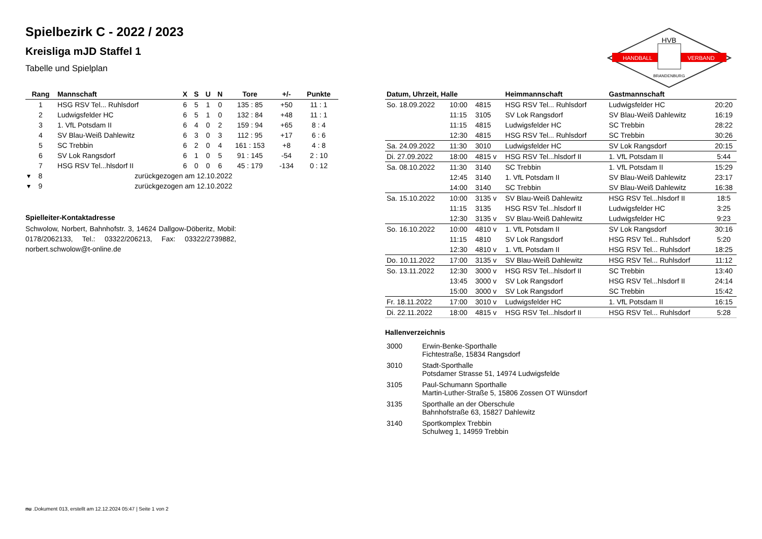HVB
HANDBALL
VERBAND
BRANDENBURG
Spielbezirk C - 2022 / 2023
Kreisliga mJD Staffel 1
Tabelle und Spielplan
| Rang | Mannschaft | X | S | U | N | Tore | +/- | Punkte |
| --- | --- | --- | --- | --- | --- | --- | --- | --- |
| 1 | HSG RSV Tel... Ruhlsdorf | 6 | 5 | 1 | 0 | 135 : 85 | +50 | 11 : 1 |
| 2 | Ludwigsfelder HC | 6 | 5 | 1 | 0 | 132 : 84 | +48 | 11 : 1 |
| 3 | 1. VfL Potsdam II | 6 | 4 | 0 | 2 | 159 : 94 | +65 | 8 : 4 |
| 4 | SV Blau-Weiß Dahlewitz | 6 | 3 | 0 | 3 | 112 : 95 | +17 | 6 : 6 |
| 5 | SC Trebbin | 6 | 2 | 0 | 4 | 161 : 153 | +8 | 4 : 8 |
| 6 | SV Lok Rangsdorf | 6 | 1 | 0 | 5 | 91 : 145 | -54 | 2 : 10 |
| 7 | HSG RSV Tel...hlsdorf II | 6 | 0 | 0 | 6 | 45 : 179 | -134 | 0 : 12 |
| ▾ 8 | zurückgezogen am 12.10.2022 | | | | | | | |
| ▾ 9 | zurückgezogen am 12.10.2022 | | | | | | | |
Spielleiter-Kontaktadresse
Schwolow, Norbert, Bahnhofstr. 3, 14624 Dallgow-Döberitz, Mobil: 0178/2062133, Tel.: 03322/206213, Fax: 03322/2739882, norbert.schwolow@t-online.de
| Datum, Uhrzeit, Halle | | | Heimmannschaft | Gastmannschaft | |
| --- | --- | --- | --- | --- | --- |
| So. 18.09.2022 | 10:00 | 4815 | HSG RSV Tel... Ruhlsdorf | Ludwigsfelder HC | 20:20 |
| | 11:15 | 3105 | SV Lok Rangsdorf | SV Blau-Weiß Dahlewitz | 16:19 |
| | 11:15 | 4815 | Ludwigsfelder HC | SC Trebbin | 28:22 |
| | 12:30 | 4815 | HSG RSV Tel... Ruhlsdorf | SC Trebbin | 30:26 |
| Sa. 24.09.2022 | 11:30 | 3010 | Ludwigsfelder HC | SV Lok Rangsdorf | 20:15 |
| Di. 27.09.2022 | 18:00 | 4815 v | HSG RSV Tel...hlsdorf II | 1. VfL Potsdam II | 5:44 |
| Sa. 08.10.2022 | 11:30 | 3140 | SC Trebbin | 1. VfL Potsdam II | 15:29 |
| | 12:45 | 3140 | 1. VfL Potsdam II | SV Blau-Weiß Dahlewitz | 23:17 |
| | 14:00 | 3140 | SC Trebbin | SV Blau-Weiß Dahlewitz | 16:38 |
| Sa. 15.10.2022 | 10:00 | 3135 v | SV Blau-Weiß Dahlewitz | HSG RSV Tel...hlsdorf II | 18:5 |
| | 11:15 | 3135 | HSG RSV Tel...hlsdorf II | Ludwigsfelder HC | 3:25 |
| | 12:30 | 3135 v | SV Blau-Weiß Dahlewitz | Ludwigsfelder HC | 9:23 |
| So. 16.10.2022 | 10:00 | 4810 v | 1. VfL Potsdam II | SV Lok Rangsdorf | 30:16 |
| | 11:15 | 4810 | SV Lok Rangsdorf | HSG RSV Tel... Ruhlsdorf | 5:20 |
| | 12:30 | 4810 v | 1. VfL Potsdam II | HSG RSV Tel... Ruhlsdorf | 18:25 |
| Do. 10.11.2022 | 17:00 | 3135 v | SV Blau-Weiß Dahlewitz | HSG RSV Tel... Ruhlsdorf | 11:12 |
| So. 13.11.2022 | 12:30 | 3000 v | HSG RSV Tel...hlsdorf II | SC Trebbin | 13:40 |
| | 13:45 | 3000 v | SV Lok Rangsdorf | HSG RSV Tel...hlsdorf II | 24:14 |
| | 15:00 | 3000 v | SV Lok Rangsdorf | SC Trebbin | 15:42 |
| Fr. 18.11.2022 | 17:00 | 3010 v | Ludwigsfelder HC | 1. VfL Potsdam II | 16:15 |
| Di. 22.11.2022 | 18:00 | 4815 v | HSG RSV Tel...hlsdorf II | HSG RSV Tel... Ruhlsdorf | 5:28 |
Hallenverzeichnis
| 3000 | Erwin-Benke-Sporthalle Fichtestraße, 15834 Rangsdorf |
| 3010 | Stadt-Sporthalle Potsdamer Strasse 51, 14974 Ludwigsfelde |
| 3105 | Paul-Schumann Sporthalle Martin-Luther-Straße 5, 15806 Zossen OT Wünsdorf |
| 3135 | Sporthalle an der Oberschule Bahnhofstraße 63, 15827 Dahlewitz |
| 3140 | Sportkomplex Trebbin Schulweg 1, 14959 Trebbin |
nu .Dokument 013, erstellt am 12.12.2024 05:47 | Seite 1 von 2